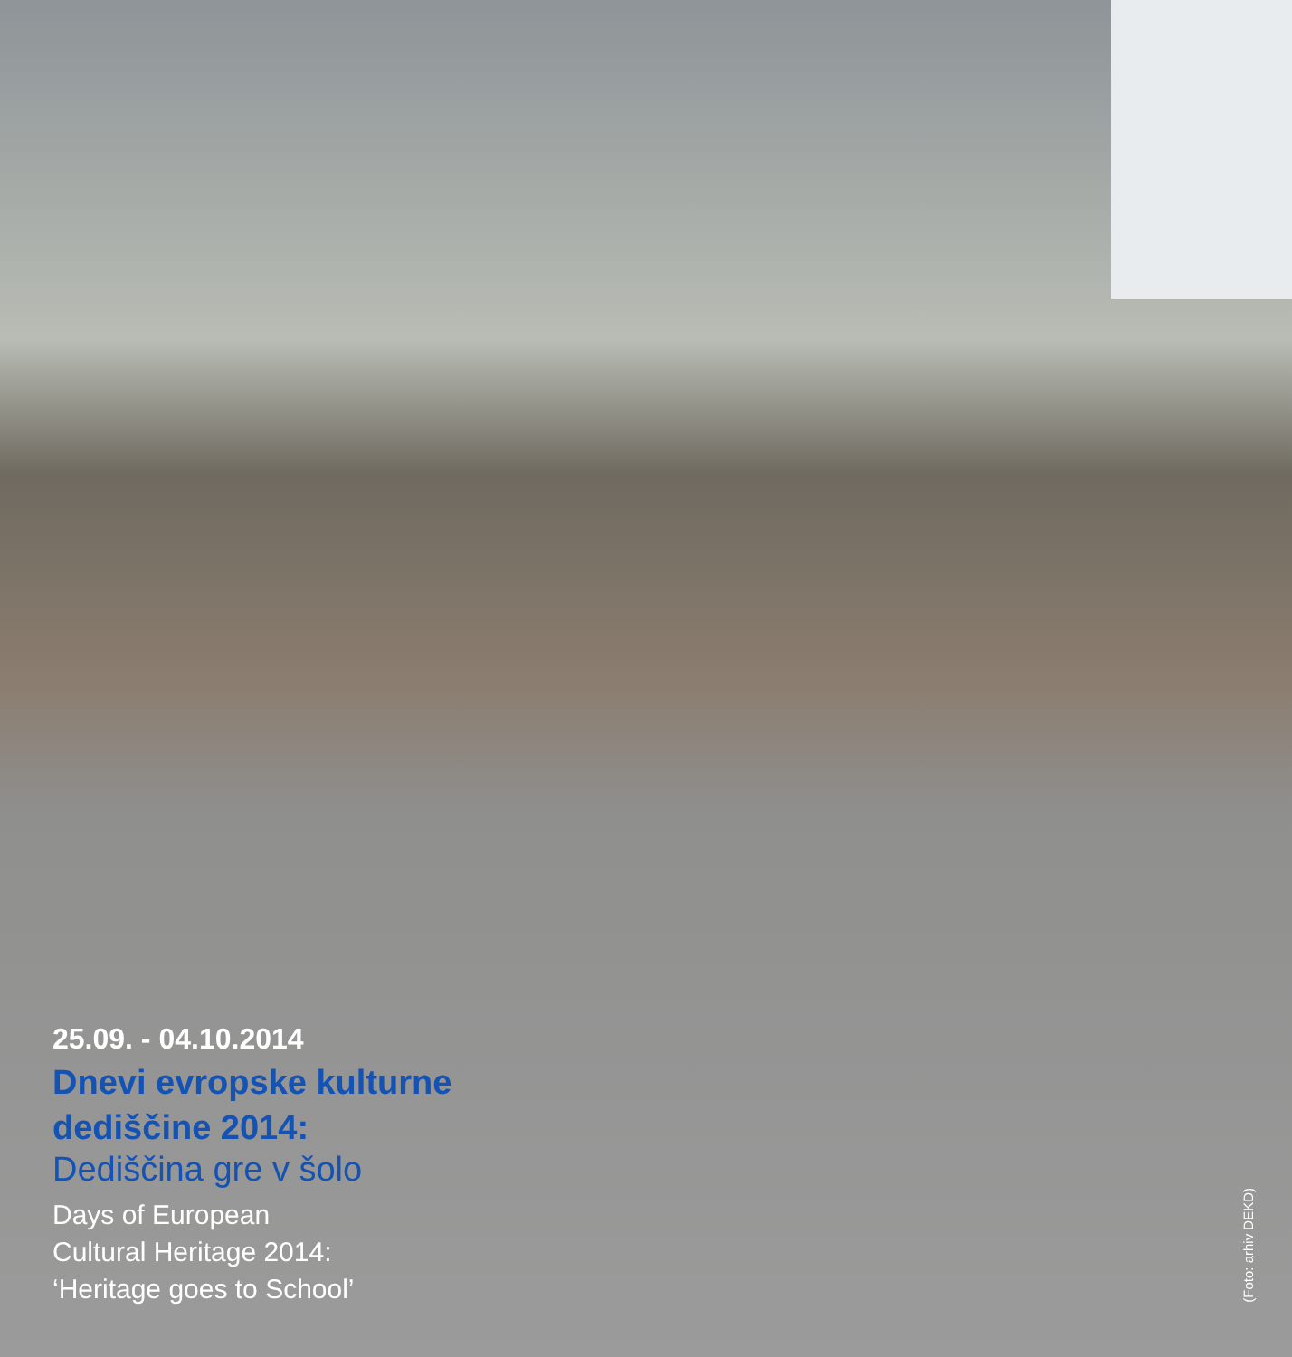25.09. - 04.10.2014
Dnevi evropske kulturne
dediščine 2014:
Dediščina gre v šolo
Days of European
Cultural Heritage 2014:
‘Heritage goes to School’
(Foto: arhiv DEKD)